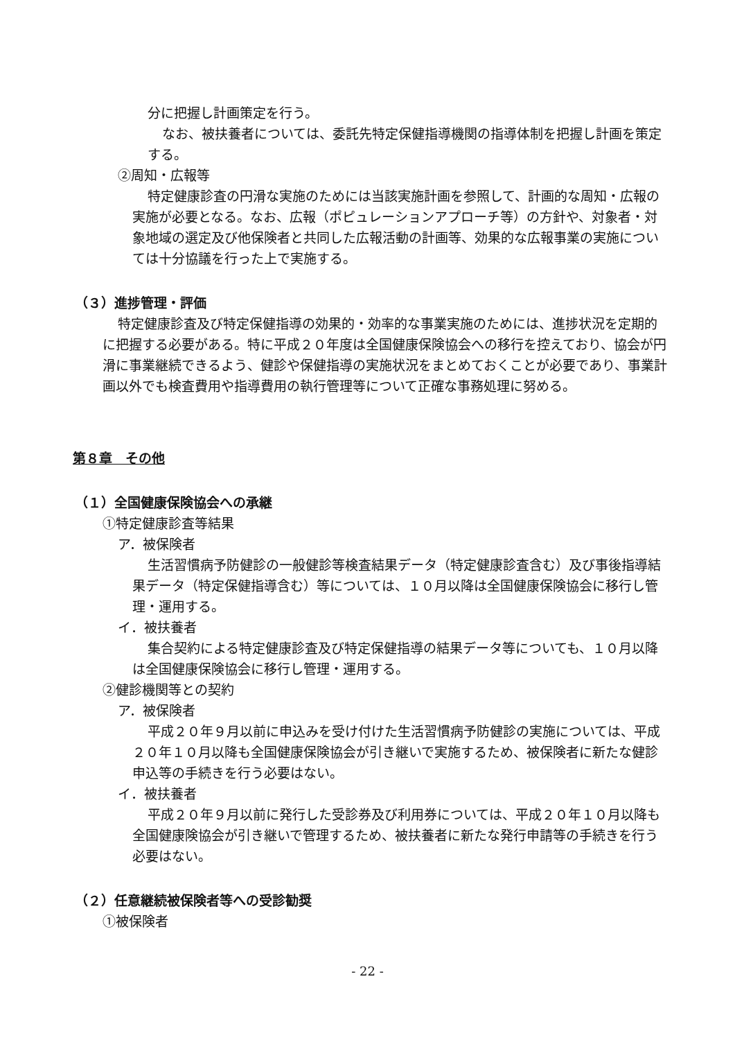分に把握し計画策定を行う。
なお、被扶養者については、委託先特定保健指導機関の指導体制を把握し計画を策定する。
②周知・広報等
特定健康診査の円滑な実施のためには当該実施計画を参照して、計画的な周知・広報の実施が必要となる。なお、広報（ポピュレーションアプローチ等）の方針や、対象者・対象地域の選定及び他保険者と共同した広報活動の計画等、効果的な広報事業の実施については十分協議を行った上で実施する。
（３）進捗管理・評価
特定健康診査及び特定保健指導の効果的・効率的な事業実施のためには、進捗状況を定期的に把握する必要がある。特に平成２０年度は全国健康保険協会への移行を控えており、協会が円滑に事業継続できるよう、健診や保健指導の実施状況をまとめておくことが必要であり、事業計画以外でも検査費用や指導費用の執行管理等について正確な事務処理に努める。
第８章　その他
（１）全国健康保険協会への承継
①特定健康診査等結果
ア．被保険者
生活習慣病予防健診の一般健診等検査結果データ（特定健康診査含む）及び事後指導結果データ（特定保健指導含む）等については、１０月以降は全国健康保険協会に移行し管理・運用する。
イ．被扶養者
集合契約による特定健康診査及び特定保健指導の結果データ等についても、１０月以降は全国健康保険協会に移行し管理・運用する。
②健診機関等との契約
ア．被保険者
平成２０年９月以前に申込みを受け付けた生活習慣病予防健診の実施については、平成２０年１０月以降も全国健康保険協会が引き継いで実施するため、被保険者に新たな健診申込等の手続きを行う必要はない。
イ．被扶養者
平成２０年９月以前に発行した受診券及び利用券については、平成２０年１０月以降も全国健康険協会が引き継いで管理するため、被扶養者に新たな発行申請等の手続きを行う必要はない。
（２）任意継続被保険者等への受診勧奨
①被保険者
- 22 -